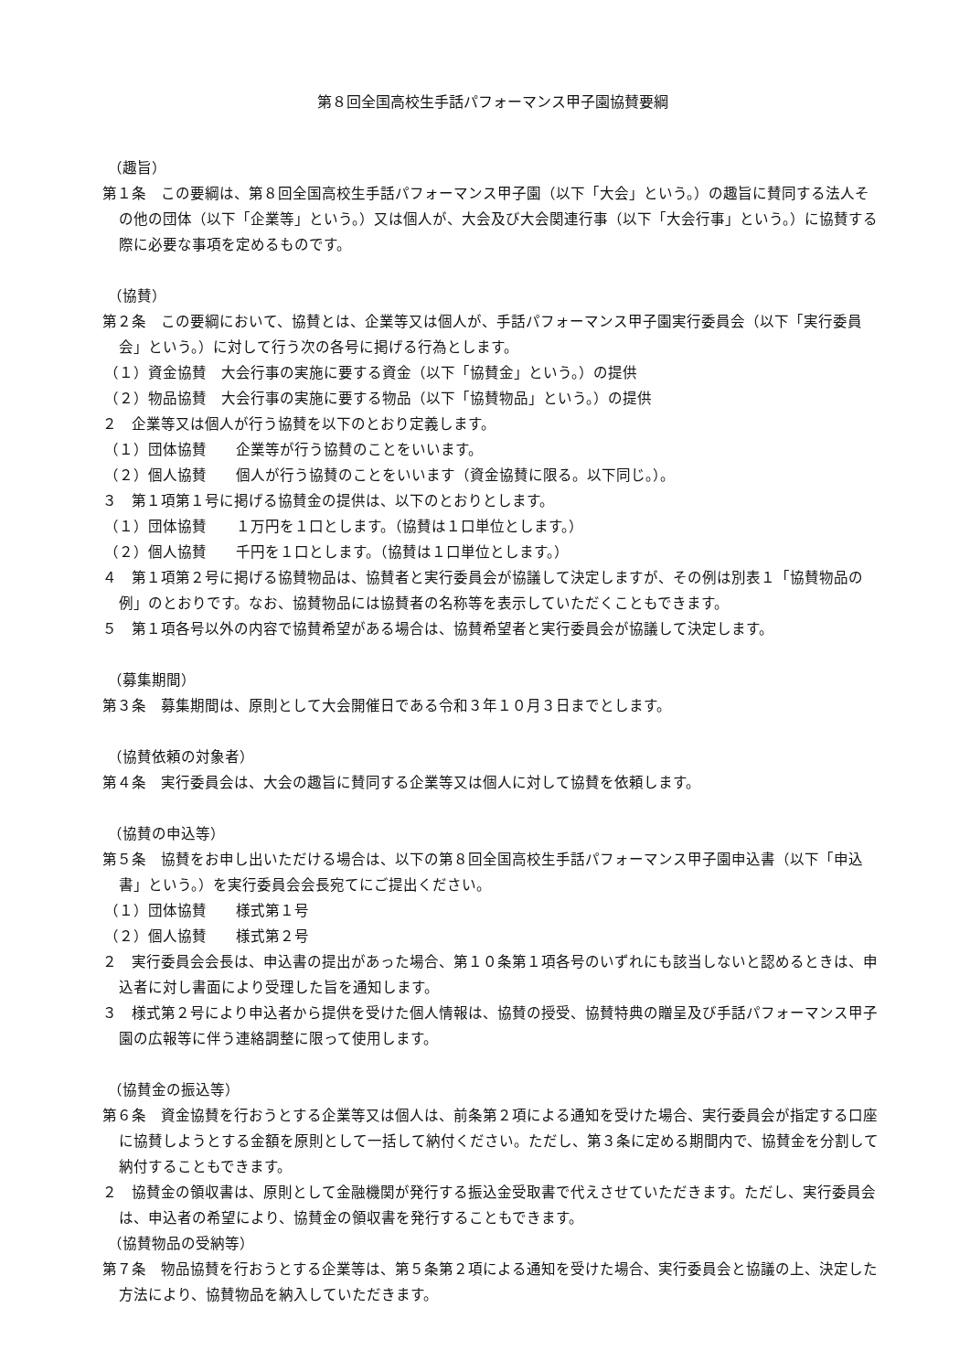第８回全国高校生手話パフォーマンス甲子園協賛要綱
（趣旨）
第１条　この要綱は、第８回全国高校生手話パフォーマンス甲子園（以下「大会」という。）の趣旨に賛同する法人その他の団体（以下「企業等」という。）又は個人が、大会及び大会関連行事（以下「大会行事」という。）に協賛する際に必要な事項を定めるものです。
（協賛）
第２条　この要綱において、協賛とは、企業等又は個人が、手話パフォーマンス甲子園実行委員会（以下「実行委員会」という。）に対して行う次の各号に掲げる行為とします。
（１）資金協賛　大会行事の実施に要する資金（以下「協賛金」という。）の提供
（２）物品協賛　大会行事の実施に要する物品（以下「協賛物品」という。）の提供
２　企業等又は個人が行う協賛を以下のとおり定義します。
（１）団体協賛　　企業等が行う協賛のことをいいます。
（２）個人協賛　　個人が行う協賛のことをいいます（資金協賛に限る。以下同じ。）。
３　第１項第１号に掲げる協賛金の提供は、以下のとおりとします。
（１）団体協賛　　１万円を１口とします。（協賛は１口単位とします。）
（２）個人協賛　　千円を１口とします。（協賛は１口単位とします。）
４　第１項第２号に掲げる協賛物品は、協賛者と実行委員会が協議して決定しますが、その例は別表１「協賛物品の例」のとおりです。なお、協賛物品には協賛者の名称等を表示していただくこともできます。
５　第１項各号以外の内容で協賛希望がある場合は、協賛希望者と実行委員会が協議して決定します。
（募集期間）
第３条　募集期間は、原則として大会開催日である令和３年１０月３日までとします。
（協賛依頼の対象者）
第４条　実行委員会は、大会の趣旨に賛同する企業等又は個人に対して協賛を依頼します。
（協賛の申込等）
第５条　協賛をお申し出いただける場合は、以下の第８回全国高校生手話パフォーマンス甲子園申込書（以下「申込書」という。）を実行委員会会長宛てにご提出ください。
（１）団体協賛　　様式第１号
（２）個人協賛　　様式第２号
２　実行委員会会長は、申込書の提出があった場合、第１０条第１項各号のいずれにも該当しないと認めるときは、申込者に対し書面により受理した旨を通知します。
３　様式第２号により申込者から提供を受けた個人情報は、協賛の授受、協賛特典の贈呈及び手話パフォーマンス甲子園の広報等に伴う連絡調整に限って使用します。
（協賛金の振込等）
第６条　資金協賛を行おうとする企業等又は個人は、前条第２項による通知を受けた場合、実行委員会が指定する口座に協賛しようとする金額を原則として一括して納付ください。ただし、第３条に定める期間内で、協賛金を分割して納付することもできます。
２　協賛金の領収書は、原則として金融機関が発行する振込金受取書で代えさせていただきます。ただし、実行委員会は、申込者の希望により、協賛金の領収書を発行することもできます。
（協賛物品の受納等）
第７条　物品協賛を行おうとする企業等は、第５条第２項による通知を受けた場合、実行委員会と協議の上、決定した方法により、協賛物品を納入していただきます。